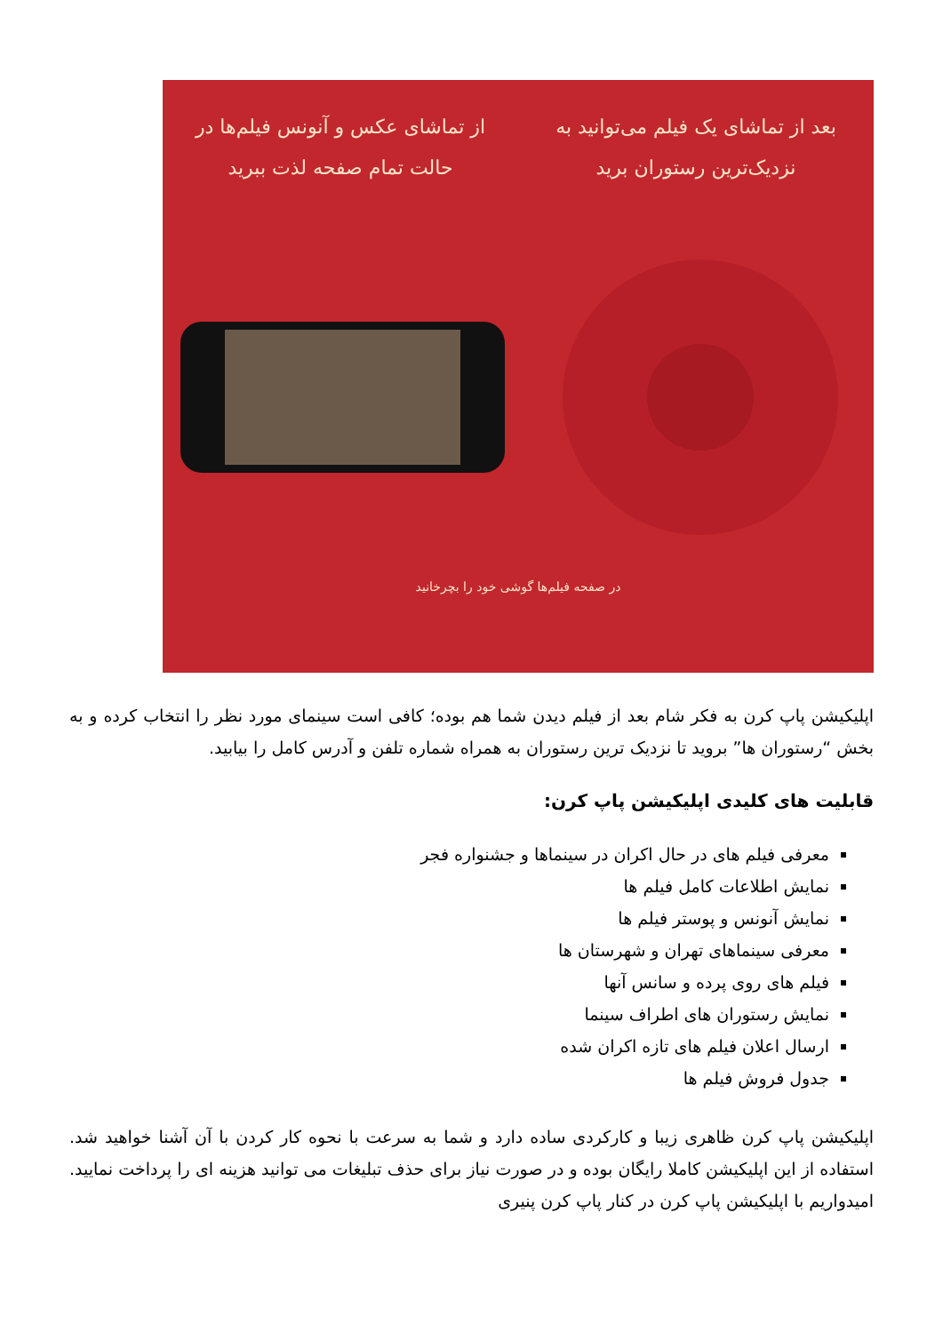بعد از تماشای یک فیلم می‌توانید به نزدیک‌ترین رستوران برید
از تماشای عکس و آنونس فیلم‌ها در حالت تمام صفحه لذت ببرید
در صفحه فیلم‌ها گوشی خود را بچرخانید
اپلیکیشن پاپ کرن به فکر شام بعد از فیلم دیدن شما هم بوده؛ کافی است سینمای مورد نظر را انتخاب کرده و به بخش “رستوران ها” بروید تا نزدیک ترین رستوران به همراه شماره تلفن و آدرس کامل را بیابید.
قابلیت های کلیدی اپلیکیشن پاپ کرن:
معرفی فیلم های در حال اکران در سینماها و جشنواره فجر
نمایش اطلاعات کامل فیلم ها
نمایش آنونس و پوستر فیلم ها
معرفی سینماهای تهران و شهرستان ها
فیلم های روی پرده و سانس آنها
نمایش رستوران های اطراف سینما
ارسال اعلان فیلم های تازه اکران شده
جدول فروش فیلم ها
اپلیکیشن پاپ کرن ظاهری زیبا و کارکردی ساده دارد و شما به سرعت با نحوه کار کردن با آن آشنا خواهید شد. استفاده از این اپلیکیشن کاملا رایگان بوده و در صورت نیاز برای حذف تبلیغات می توانید هزینه ای را پرداخت نمایید. امیدواریم با اپلیکیشن پاپ کرن در کنار پاپ کرن پنیری